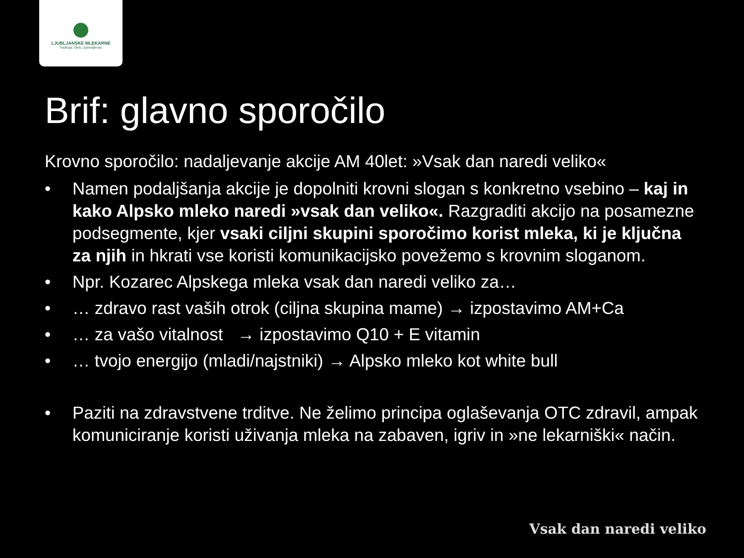LJUBLJANSKE MLEKARNE
Tradicija. Skrb. Zanesljivost.
Brif: glavno sporočilo
Krovno sporočilo: nadaljevanje akcije AM 40let: »Vsak dan naredi veliko«
• Namen podaljšanja akcije je dopolniti krovni slogan s konkretno vsebino – kaj in kako Alpsko mleko naredi »vsak dan veliko«. Razgraditi akcijo na posamezne podsegmente, kjer vsaki ciljni skupini sporočimo korist mleka, ki je ključna za njih in hkrati vse koristi komunikacijsko povežemo s krovnim sloganom.
• Npr. Kozarec Alpskega mleka vsak dan naredi veliko za…
• … zdravo rast vaših otrok (ciljna skupina mame) → izpostavimo AM+Ca
• … za vašo vitalnost → izpostavimo Q10 + E vitamin
• … tvojo energijo (mladi/najstniki) → Alpsko mleko kot white bull
• Paziti na zdravstvene trditve. Ne želimo principa oglaševanja OTC zdravil, ampak komuniciranje koristi uživanja mleka na zabaven, igriv in »ne lekarniški« način.
Vsak dan naredi veliko